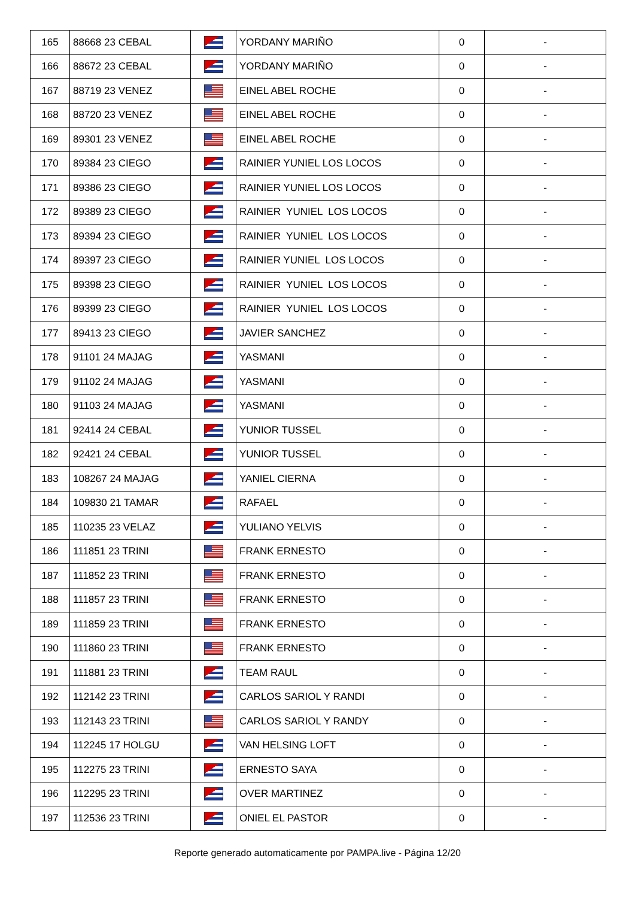| 165 | 88668 23 CEBAL | | YORDANY MARIÑO | 0 | - |
| 166 | 88672 23 CEBAL | | YORDANY MARIÑO | 0 | - |
| 167 | 88719 23 VENEZ | | EINEL ABEL ROCHE | 0 | - |
| 168 | 88720 23 VENEZ | | EINEL ABEL ROCHE | 0 | - |
| 169 | 89301 23 VENEZ | | EINEL ABEL ROCHE | 0 | - |
| 170 | 89384 23 CIEGO | | RAINIER YUNIEL LOS LOCOS | 0 | - |
| 171 | 89386 23 CIEGO | | RAINIER YUNIEL LOS LOCOS | 0 | - |
| 172 | 89389 23 CIEGO | | RAINIER YUNIEL LOS LOCOS | 0 | - |
| 173 | 89394 23 CIEGO | | RAINIER YUNIEL LOS LOCOS | 0 | - |
| 174 | 89397 23 CIEGO | | RAINIER YUNIEL LOS LOCOS | 0 | - |
| 175 | 89398 23 CIEGO | | RAINIER YUNIEL LOS LOCOS | 0 | - |
| 176 | 89399 23 CIEGO | | RAINIER YUNIEL LOS LOCOS | 0 | - |
| 177 | 89413 23 CIEGO | | JAVIER SANCHEZ | 0 | - |
| 178 | 91101 24 MAJAG | | YASMANI | 0 | - |
| 179 | 91102 24 MAJAG | | YASMANI | 0 | - |
| 180 | 91103 24 MAJAG | | YASMANI | 0 | - |
| 181 | 92414 24 CEBAL | | YUNIOR TUSSEL | 0 | - |
| 182 | 92421 24 CEBAL | | YUNIOR TUSSEL | 0 | - |
| 183 | 108267 24 MAJAG | | YANIEL CIERNA | 0 | - |
| 184 | 109830 21 TAMAR | | RAFAEL | 0 | - |
| 185 | 110235 23 VELAZ | | YULIANO YELVIS | 0 | - |
| 186 | 111851 23 TRINI | | FRANK ERNESTO | 0 | - |
| 187 | 111852 23 TRINI | | FRANK ERNESTO | 0 | - |
| 188 | 111857 23 TRINI | | FRANK ERNESTO | 0 | - |
| 189 | 111859 23 TRINI | | FRANK ERNESTO | 0 | - |
| 190 | 111860 23 TRINI | | FRANK ERNESTO | 0 | - |
| 191 | 111881 23 TRINI | | TEAM RAUL | 0 | - |
| 192 | 112142 23 TRINI | | CARLOS SARIOL Y RANDI | 0 | - |
| 193 | 112143 23 TRINI | | CARLOS SARIOL Y RANDY | 0 | - |
| 194 | 112245 17 HOLGU | | VAN HELSING LOFT | 0 | - |
| 195 | 112275 23 TRINI | | ERNESTO SAYA | 0 | - |
| 196 | 112295 23 TRINI | | OVER MARTINEZ | 0 | - |
| 197 | 112536 23 TRINI | | ONIEL EL PASTOR | 0 | - |
Reporte generado automaticamente por PAMPA.live - Página 12/20